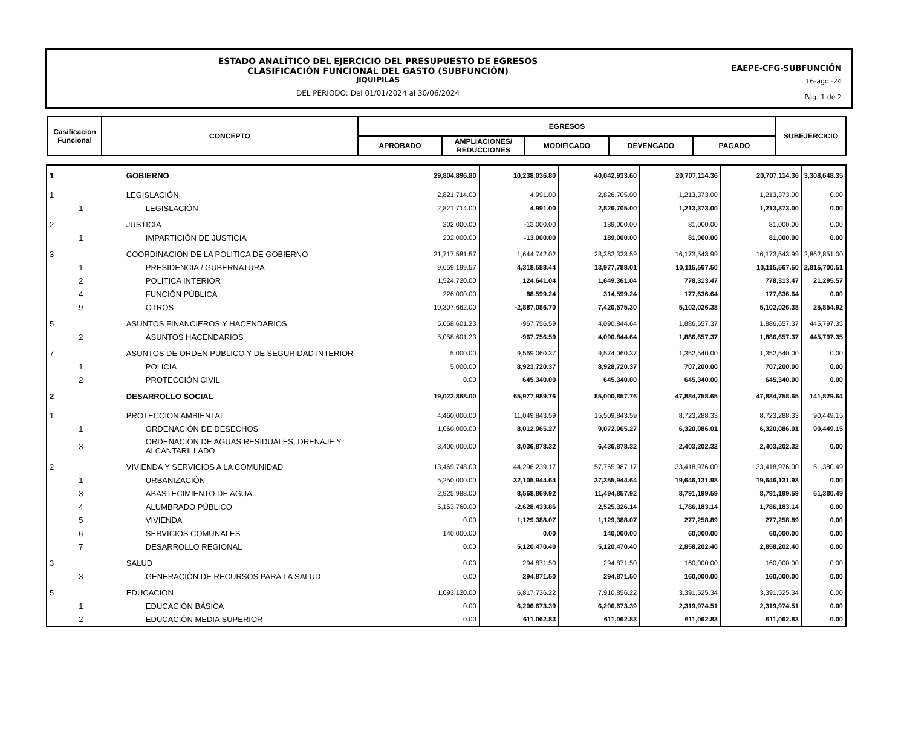ESTADO ANALÍTICO DEL EJERCICIO DEL PRESUPUESTO DE EGRESOS
CLASIFICACIÓN FUNCIONAL DEL GASTO (SUBFUNCIÓN)
JIQUIPILAS
DEL PERIODO: Del 01/01/2024 al 30/06/2024
EAEPE-CFG-SUBFUNCIÓN
16-ago.-24
Pág. 1 de 2
| Casificacion Funcional | CONCEPTO | EGRESOS | | | | | SUBEJERCICIO |
| --- | --- | --- | --- | --- | --- | --- | --- |
| | | APROBADO | AMPLIACIONES/ REDUCCIONES | MODIFICADO | DEVENGADO | PAGADO | |
| 1 | | GOBIERNO | 29,804,896.80 | 10,238,036.80 | 40,042,933.60 | 20,707,114.36 | 20,707,114.36 | 3,308,648.35 |
| 1 | | LEGISLACIÓN | 2,821,714.00 | 4,991.00 | 2,826,705.00 | 1,213,373.00 | 1,213,373.00 | 0.00 |
| | 1 | LEGISLACIÓN | 2,821,714.00 | 4,991.00 | 2,826,705.00 | 1,213,373.00 | 1,213,373.00 | 0.00 |
| 2 | | JUSTICIA | 202,000.00 | -13,000.00 | 189,000.00 | 81,000.00 | 81,000.00 | 0.00 |
| | 1 | IMPARTICIÓN DE JUSTICIA | 202,000.00 | -13,000.00 | 189,000.00 | 81,000.00 | 81,000.00 | 0.00 |
| 3 | | COORDINACION DE LA POLITICA DE GOBIERNO | 21,717,581.57 | 1,644,742.02 | 23,362,323.59 | 16,173,543.99 | 16,173,543.99 | 2,862,851.00 |
| | 1 | PRESIDENCIA / GUBERNATURA | 9,659,199.57 | 4,318,588.44 | 13,977,788.01 | 10,115,567.50 | 10,115,567.50 | 2,815,700.51 |
| | 2 | POLÍTICA INTERIOR | 1,524,720.00 | 124,641.04 | 1,649,361.04 | 778,313.47 | 778,313.47 | 21,295.57 |
| | 4 | FUNCIÓN PÚBLICA | 226,000.00 | 88,599.24 | 314,599.24 | 177,636.64 | 177,636.64 | 0.00 |
| | 9 | OTROS | 10,307,662.00 | -2,887,086.70 | 7,420,575.30 | 5,102,026.38 | 5,102,026.38 | 25,854.92 |
| 5 | | ASUNTOS FINANCIEROS Y HACENDARIOS | 5,058,601.23 | -967,756.59 | 4,090,844.64 | 1,886,657.37 | 1,886,657.37 | 445,797.35 |
| | 2 | ASUNTOS HACENDARIOS | 5,058,601.23 | -967,756.59 | 4,090,844.64 | 1,886,657.37 | 1,886,657.37 | 445,797.35 |
| 7 | | ASUNTOS DE ORDEN PUBLICO Y DE SEGURIDAD INTERIOR | 5,000.00 | 9,569,060.37 | 9,574,060.37 | 1,352,540.00 | 1,352,540.00 | 0.00 |
| | 1 | POLICÍA | 5,000.00 | 8,923,720.37 | 8,928,720.37 | 707,200.00 | 707,200.00 | 0.00 |
| | 2 | PROTECCIÓN CIVIL | 0.00 | 645,340.00 | 645,340.00 | 645,340.00 | 645,340.00 | 0.00 |
| 2 | | DESARROLLO SOCIAL | 19,022,868.00 | 65,977,989.76 | 85,000,857.76 | 47,884,758.65 | 47,884,758.65 | 141,829.64 |
| 1 | | PROTECCION AMBIENTAL | 4,460,000.00 | 11,049,843.59 | 15,509,843.59 | 8,723,288.33 | 8,723,288.33 | 90,449.15 |
| | 1 | ORDENACIÓN DE DESECHOS | 1,060,000.00 | 8,012,965.27 | 9,072,965.27 | 6,320,086.01 | 6,320,086.01 | 90,449.15 |
| | 3 | ORDENACIÓN DE AGUAS RESIDUALES, DRENAJE Y ALCANTARILLADO | 3,400,000.00 | 3,036,878.32 | 6,436,878.32 | 2,403,202.32 | 2,403,202.32 | 0.00 |
| 2 | | VIVIENDA Y SERVICIOS A LA COMUNIDAD | 13,469,748.00 | 44,296,239.17 | 57,765,987.17 | 33,418,976.00 | 33,418,976.00 | 51,380.49 |
| | 1 | URBANIZACIÓN | 5,250,000.00 | 32,105,944.64 | 37,355,944.64 | 19,646,131.98 | 19,646,131.98 | 0.00 |
| | 3 | ABASTECIMIENTO DE AGUA | 2,925,988.00 | 8,568,869.92 | 11,494,857.92 | 8,791,199.59 | 8,791,199.59 | 51,380.49 |
| | 4 | ALUMBRADO PÚBLICO | 5,153,760.00 | -2,628,433.86 | 2,525,326.14 | 1,786,183.14 | 1,786,183.14 | 0.00 |
| | 5 | VIVIENDA | 0.00 | 1,129,388.07 | 1,129,388.07 | 277,258.89 | 277,258.89 | 0.00 |
| | 6 | SERVICIOS COMUNALES | 140,000.00 | 0.00 | 140,000.00 | 60,000.00 | 60,000.00 | 0.00 |
| | 7 | DESARROLLO REGIONAL | 0.00 | 5,120,470.40 | 5,120,470.40 | 2,858,202.40 | 2,858,202.40 | 0.00 |
| 3 | | SALUD | 0.00 | 294,871.50 | 294,871.50 | 160,000.00 | 160,000.00 | 0.00 |
| | 3 | GENERACIÓN DE RECURSOS PARA LA SALUD | 0.00 | 294,871.50 | 294,871.50 | 160,000.00 | 160,000.00 | 0.00 |
| 5 | | EDUCACION | 1,093,120.00 | 6,817,736.22 | 7,910,856.22 | 3,391,525.34 | 3,391,525.34 | 0.00 |
| | 1 | EDUCACIÓN BÁSICA | 0.00 | 6,206,673.39 | 6,206,673.39 | 2,319,974.51 | 2,319,974.51 | 0.00 |
| | 2 | EDUCACIÓN MEDIA SUPERIOR | 0.00 | 611,062.83 | 611,062.83 | 611,062.83 | 611,062.83 | 0.00 |